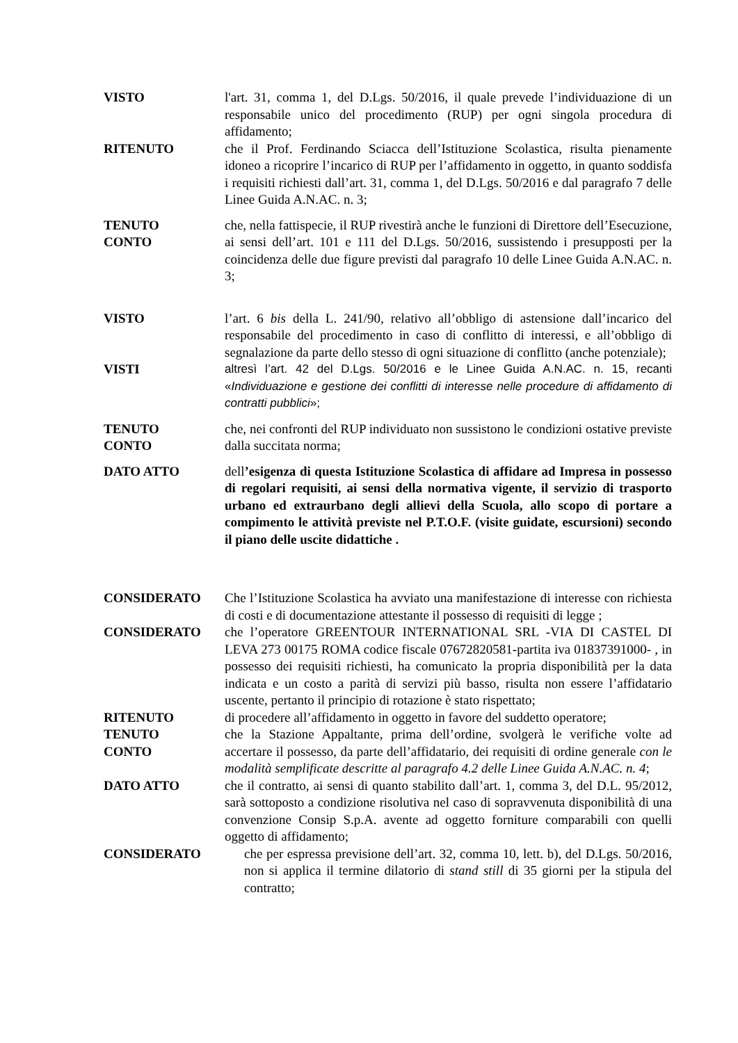VISTO l'art. 31, comma 1, del D.Lgs. 50/2016, il quale prevede l’individuazione di un responsabile unico del procedimento (RUP) per ogni singola procedura di affidamento;
RITENUTO che il Prof. Ferdinando Sciacca dell’Istituzione Scolastica, risulta pienamente idoneo a ricoprire l’incarico di RUP per l’affidamento in oggetto, in quanto soddisfa i requisiti richiesti dall’art. 31, comma 1, del D.Lgs. 50/2016 e dal paragrafo 7 delle Linee Guida A.N.AC. n. 3;
TENUTO
CONTO
che, nella fattispecie, il RUP rivestirà anche le funzioni di Direttore dell’Esecuzione, ai sensi dell’art. 101 e 111 del D.Lgs. 50/2016, sussistendo i presupposti per la coincidenza delle due figure previsti dal paragrafo 10 delle Linee Guida A.N.AC. n. 3;
VISTO l’art. 6 bis della L. 241/90, relativo all’obbligo di astensione dall’incarico del responsabile del procedimento in caso di conflitto di interessi, e all’obbligo di segnalazione da parte dello stesso di ogni situazione di conflitto (anche potenziale);
VISTI altresì l’art. 42 del D.Lgs. 50/2016 e le Linee Guida A.N.AC. n. 15, recanti «Individuazione e gestione dei conflitti di interesse nelle procedure di affidamento di contratti pubblici»;
TENUTO
CONTO
che, nei confronti del RUP individuato non sussistono le condizioni ostative previste dalla succitata norma;
DATO ATTO dell’esigenza di questa Istituzione Scolastica di affidare ad Impresa in possesso di regolari requisiti, ai sensi della normativa vigente, il servizio di trasporto urbano ed extraurbano degli allievi della Scuola, allo scopo di portare a compimento le attività previste nel P.T.O.F. (visite guidate, escursioni) secondo il piano delle uscite didattiche .
CONSIDERATO Che l’Istituzione Scolastica ha avviato una manifestazione di interesse con richiesta di costi e di documentazione attestante il possesso di requisiti di legge ;
CONSIDERATO che l’operatore GREENTOUR INTERNATIONAL SRL -VIA DI CASTEL DI LEVA 273 00175 ROMA codice fiscale 07672820581-partita iva 01837391000- , in possesso dei requisiti richiesti, ha comunicato la propria disponibilità per la data indicata e un costo a parità di servizi più basso, risulta non essere l’affidatario uscente, pertanto il principio di rotazione è stato rispettato;
RITENUTO di procedere all’affidamento in oggetto in favore del suddetto operatore;
TENUTO
CONTO
che la Stazione Appaltante, prima dell’ordine, svolgerà le verifiche volte ad accertare il possesso, da parte dell’affidatario, dei requisiti di ordine generale con le modalità semplificate descritte al paragrafo 4.2 delle Linee Guida A.N.AC. n. 4;
DATO ATTO che il contratto, ai sensi di quanto stabilito dall’art. 1, comma 3, del D.L. 95/2012, sarà sottoposto a condizione risolutiva nel caso di sopravvenuta disponibilità di una convenzione Consip S.p.A. avente ad oggetto forniture comparabili con quelli oggetto di affidamento;
CONSIDERATO che per espressa previsione dell’art. 32, comma 10, lett. b), del D.Lgs. 50/2016, non si applica il termine dilatorio di stand still di 35 giorni per la stipula del contratto;